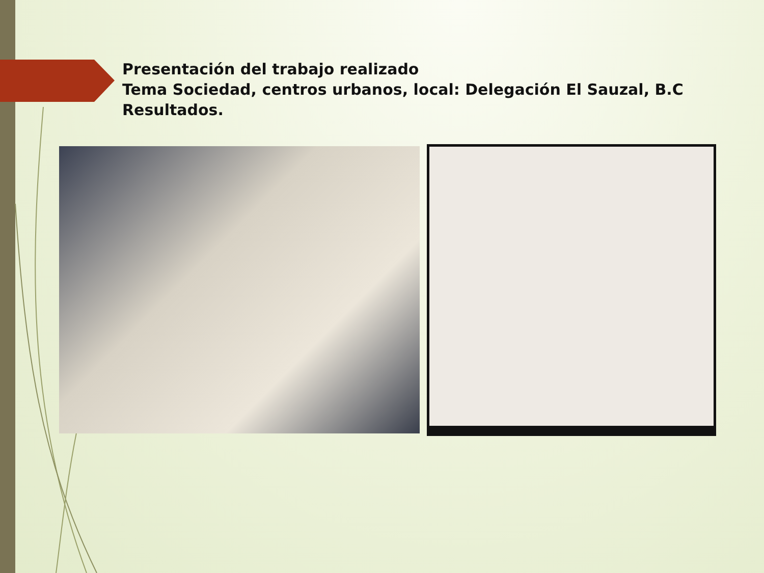Presentación del trabajo realizado
Tema Sociedad, centros urbanos, local: Delegación El Sauzal, B.C
Resultados.